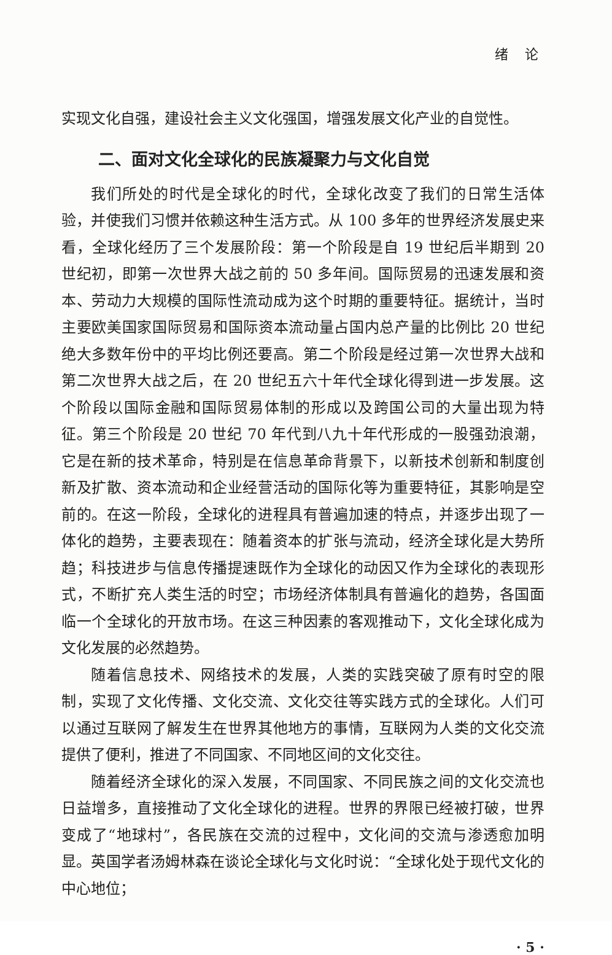绪 论
实现文化自强，建设社会主义文化强国，增强发展文化产业的自觉性。
二、面对文化全球化的民族凝聚力与文化自觉
我们所处的时代是全球化的时代，全球化改变了我们的日常生活体验，并使我们习惯并依赖这种生活方式。从 100 多年的世界经济发展史来看，全球化经历了三个发展阶段：第一个阶段是自 19 世纪后半期到 20 世纪初，即第一次世界大战之前的 50 多年间。国际贸易的迅速发展和资本、劳动力大规模的国际性流动成为这个时期的重要特征。据统计，当时主要欧美国家国际贸易和国际资本流动量占国内总产量的比例比 20 世纪绝大多数年份中的平均比例还要高。第二个阶段是经过第一次世界大战和第二次世界大战之后，在 20 世纪五六十年代全球化得到进一步发展。这个阶段以国际金融和国际贸易体制的形成以及跨国公司的大量出现为特征。第三个阶段是 20 世纪 70 年代到八九十年代形成的一股强劲浪潮，它是在新的技术革命，特别是在信息革命背景下，以新技术创新和制度创新及扩散、资本流动和企业经营活动的国际化等为重要特征，其影响是空前的。在这一阶段，全球化的进程具有普遍加速的特点，并逐步出现了一体化的趋势，主要表现在：随着资本的扩张与流动，经济全球化是大势所趋；科技进步与信息传播提速既作为全球化的动因又作为全球化的表现形式，不断扩充人类生活的时空；市场经济体制具有普遍化的趋势，各国面临一个全球化的开放市场。在这三种因素的客观推动下，文化全球化成为文化发展的必然趋势。
随着信息技术、网络技术的发展，人类的实践突破了原有时空的限制，实现了文化传播、文化交流、文化交往等实践方式的全球化。人们可以通过互联网了解发生在世界其他地方的事情，互联网为人类的文化交流提供了便利，推进了不同国家、不同地区间的文化交往。
随着经济全球化的深入发展，不同国家、不同民族之间的文化交流也日益增多，直接推动了文化全球化的进程。世界的界限已经被打破，世界变成了“地球村”，各民族在交流的过程中，文化间的交流与渗透愈加明显。英国学者汤姆林森在谈论全球化与文化时说：“全球化处于现代文化的中心地位；
· 5 ·